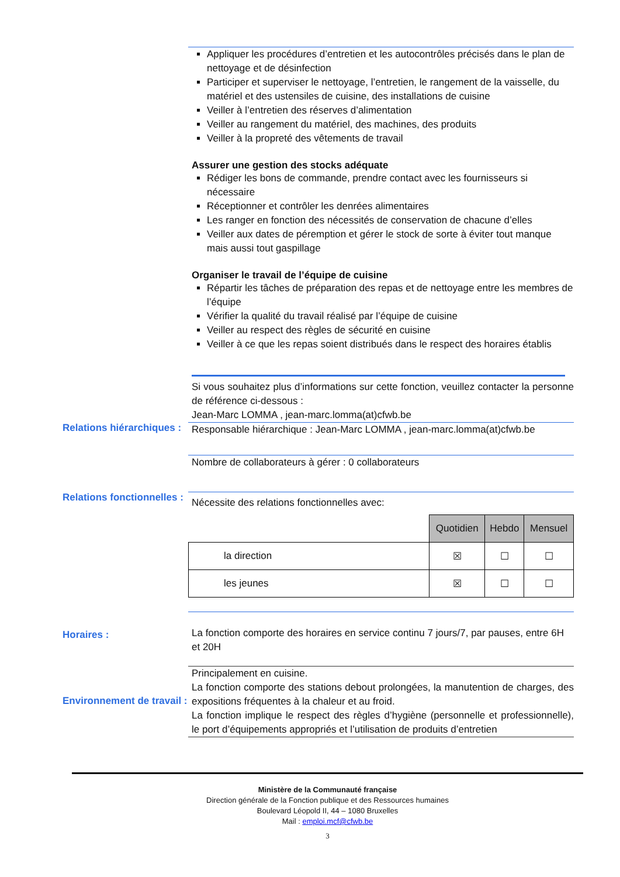Appliquer les procédures d’entretien et les autocontrôles précisés dans le plan de nettoyage et de désinfection
Participer et superviser le nettoyage, l’entretien, le rangement de la vaisselle, du matériel et des ustensiles de cuisine, des installations de cuisine
Veiller à l’entretien des réserves d’alimentation
Veiller au rangement du matériel, des machines, des produits
Veiller à la propreté des vêtements de travail
Assurer une gestion des stocks adéquate
Rédiger les bons de commande, prendre contact avec les fournisseurs si nécessaire
Réceptionner et contrôler les denrées alimentaires
Les ranger en fonction des nécessités de conservation de chacune d’elles
Veiller aux dates de péremption et gérer le stock de sorte à éviter tout manque mais aussi tout gaspillage
Organiser le travail de l’équipe de cuisine
Répartir les tâches de préparation des repas et de nettoyage entre les membres de l’équipe
Vérifier la qualité du travail réalisé par l’équipe de cuisine
Veiller au respect des règles de sécurité en cuisine
Veiller à ce que les repas soient distribués dans le respect des horaires établis
Si vous souhaitez plus d’informations sur cette fonction, veuillez contacter la personne de référence ci-dessous :
Jean-Marc LOMMA , jean-marc.lomma(at)cfwb.be
Relations hiérarchiques :
Responsable hiérarchique : Jean-Marc LOMMA , jean-marc.lomma(at)cfwb.be
Nombre de collaborateurs à gérer : 0 collaborateurs
Relations fonctionnelles :
Nécessite des relations fonctionnelles avec:
| | Quotidien | Hebdo | Mensuel |
| la direction | ☒ | ☐ | ☐ |
| les jeunes | ☒ | ☐ | ☐ |
Horaires :
La fonction comporte des horaires en service continu 7 jours/7, par pauses, entre 6H et 20H
Environnement de travail :
Principalement en cuisine.
La fonction comporte des stations debout prolongées, la manutention de charges, des expositions fréquentes à la chaleur et au froid.
La fonction implique le respect des règles d’hygiène (personnelle et professionnelle), le port d’équipements appropriés et l’utilisation de produits d’entretien
Ministère de la Communauté française
Direction générale de la Fonction publique et des Ressources humaines
Boulevard Léopold II, 44 – 1080 Bruxelles
Mail : emploi.mcf@cfwb.be
3